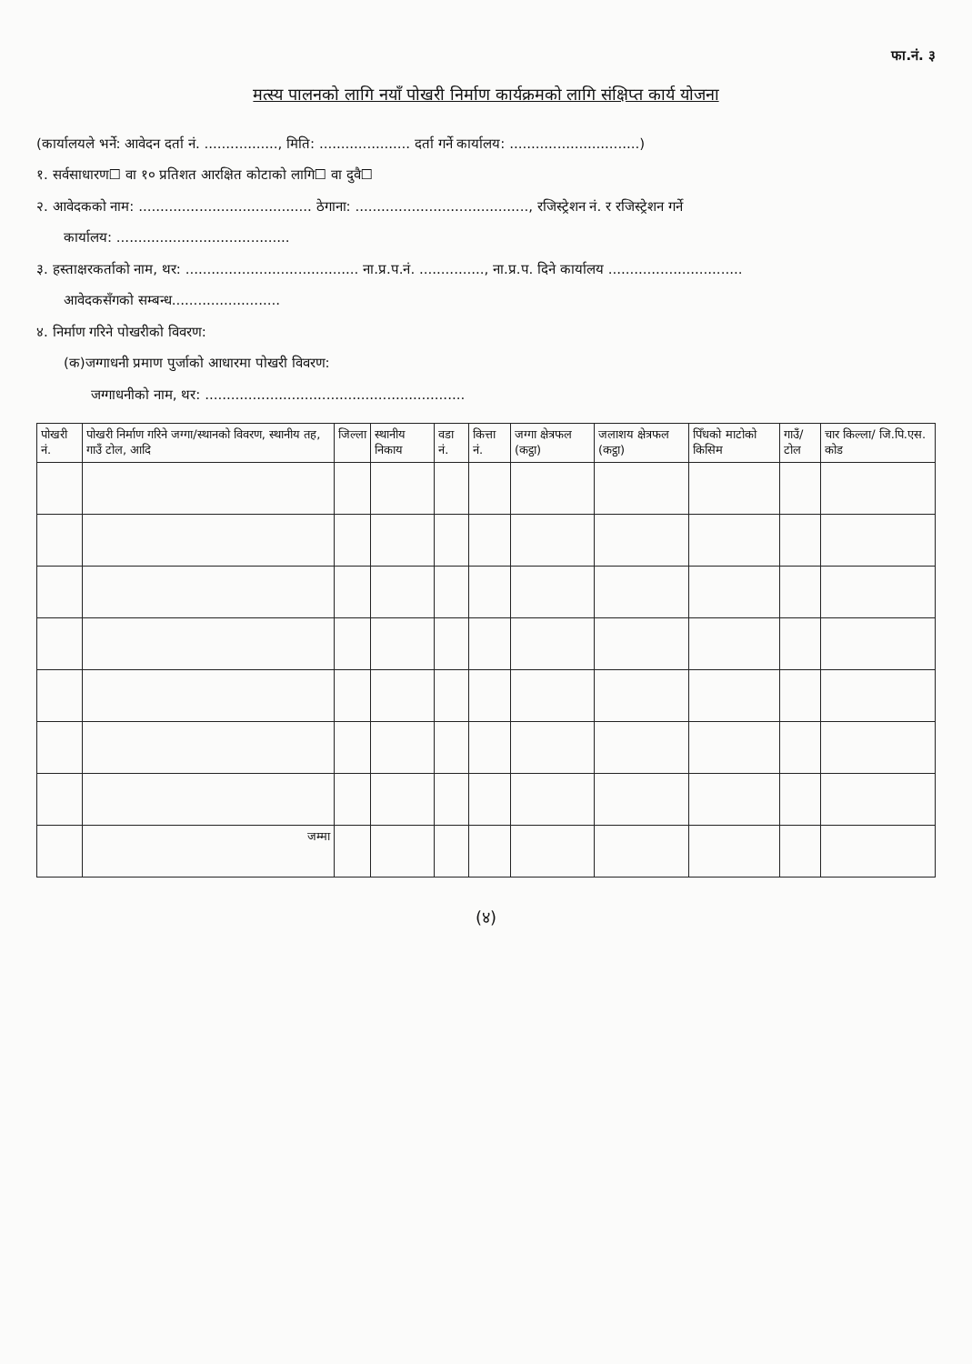फा.नं. ३
मत्स्य पालनको लागि नयाँ पोखरी निर्माण कार्यक्रमको लागि संक्षिप्त कार्य योजना
(कार्यालयले भर्ने: आवेदन दर्ता नं. ................., मिति: ..................... दर्ता गर्ने कार्यालय: ..............................)
१. सर्वसाधारण☐ वा १० प्रतिशत आरक्षित कोटाको लागि☐ वा दुवै☐
२. आवेदकको नाम: ........................................ ठेगाना: ........................................, रजिस्ट्रेशन नं. र रजिस्ट्रेशन गर्ने
कार्यालय: ........................................
३. हस्ताक्षरकर्ताको नाम, थर: ........................................ ना.प्र.प.नं. ..............., ना.प्र.प. दिने कार्यालय ...............................
आवेदकसँगको सम्बन्ध.........................
४. निर्माण गरिने पोखरीको विवरण:
(क)जग्गाधनी प्रमाण पुर्जाको आधारमा पोखरी विवरण:
जग्गाधनीको नाम, थर: ............................................................
| पोखरी नं. | पोखरी निर्माण गरिने जग्गा/स्थानको विवरण, स्थानीय तह, गाउँ टोल, आदि | जिल्ला | स्थानीय निकाय | वडा नं. | कित्ता नं. | जग्गा क्षेत्रफल (कट्ठा) | जलाशय क्षेत्रफल (कट्ठा) | पिँधको माटोको किसिम | गाउँ/टोल | चार किल्ला/ जि.पि.एस. कोड |
| --- | --- | --- | --- | --- | --- | --- | --- | --- | --- | --- |
| | जम्मा | | | | | | | | | |
(४)